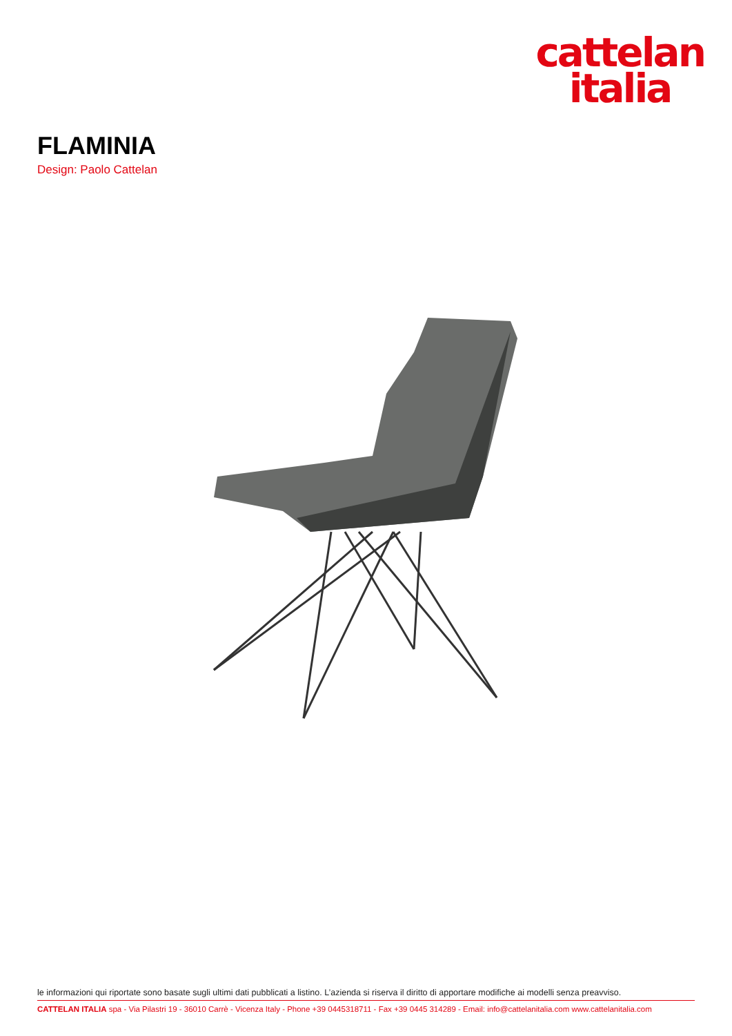cattelan
italia
FLAMINIA
Design: Paolo Cattelan
le informazioni qui riportate sono basate sugli ultimi dati pubblicati a listino. L’azienda si riserva il diritto di apportare modifiche ai modelli senza preavviso.
CATTELAN ITALIA spa - Via Pilastri 19 - 36010 Carrè - Vicenza Italy - Phone +39 0445318711 - Fax +39 0445 314289 - Email: info@cattelanitalia.com www.cattelanitalia.com